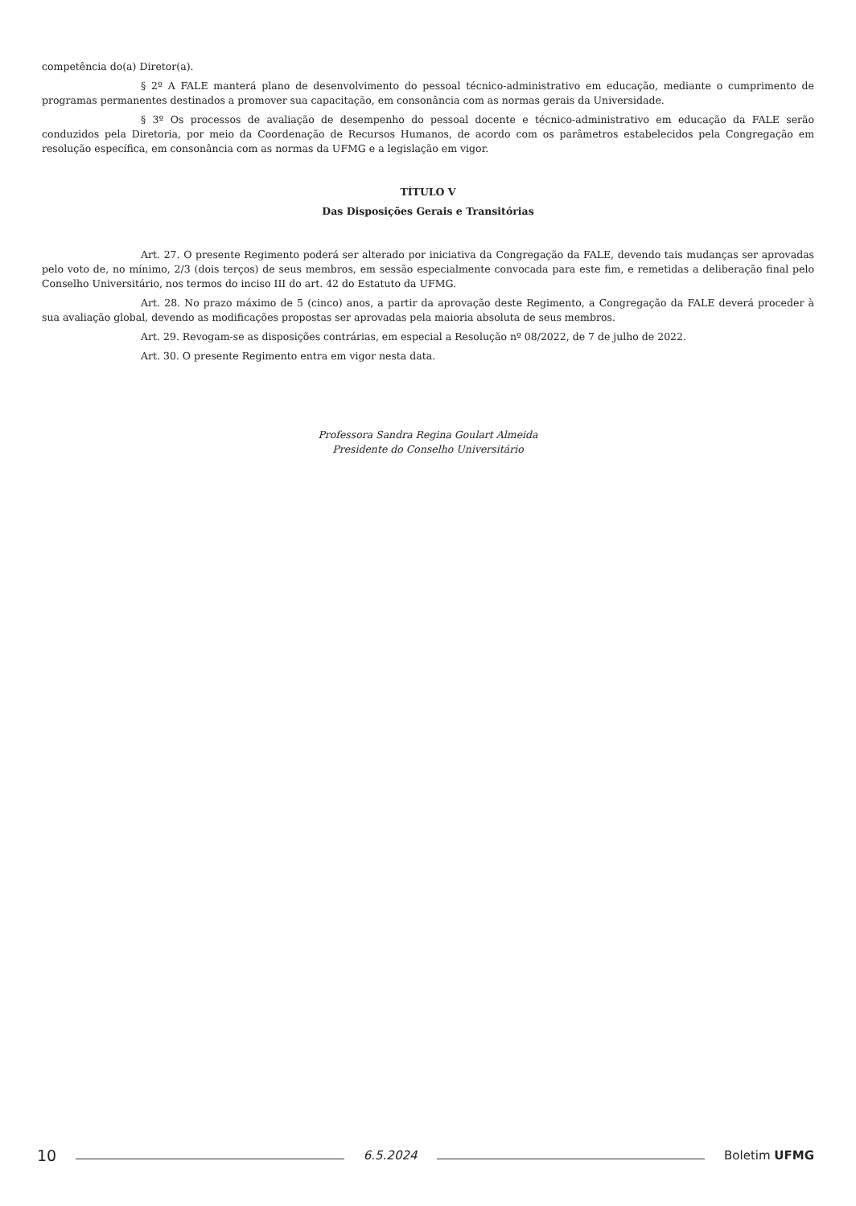competência do(a) Diretor(a).
§ 2º A FALE manterá plano de desenvolvimento do pessoal técnico-administrativo em educação, mediante o cumprimento de programas permanentes destinados a promover sua capacitação, em consonância com as normas gerais da Universidade.
§ 3º Os processos de avaliação de desempenho do pessoal docente e técnico-administrativo em educação da FALE serão conduzidos pela Diretoria, por meio da Coordenação de Recursos Humanos, de acordo com os parâmetros estabelecidos pela Congregação em resolução específica, em consonância com as normas da UFMG e a legislação em vigor.
TÍTULO V
Das Disposições Gerais e Transitórias
Art. 27. O presente Regimento poderá ser alterado por iniciativa da Congregação da FALE, devendo tais mudanças ser aprovadas pelo voto de, no mínimo, 2/3 (dois terços) de seus membros, em sessão especialmente convocada para este fim, e remetidas a deliberação final pelo Conselho Universitário, nos termos do inciso III do art. 42 do Estatuto da UFMG.
Art. 28. No prazo máximo de 5 (cinco) anos, a partir da aprovação deste Regimento, a Congregação da FALE deverá proceder à sua avaliação global, devendo as modificações propostas ser aprovadas pela maioria absoluta de seus membros.
Art. 29. Revogam-se as disposições contrárias, em especial a Resolução nº 08/2022, de 7 de julho de 2022.
Art. 30. O presente Regimento entra em vigor nesta data.
Professora Sandra Regina Goulart Almeida
Presidente do Conselho Universitário
10
6.5.2024 Boletim UFMG